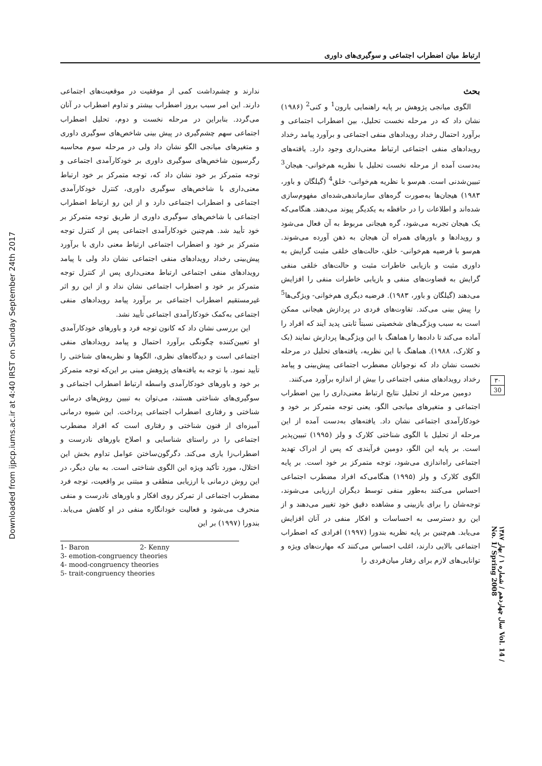ارتباط میان اضطراب اجتماعی و سوگیری‌های داوری
Downloaded from ijpcp.iums.ac.ir at 4:40 IRST on Sunday September 24th 2017
بحث
الگوی میانجی پژوهش بر پایه راهنمایی بارون<sup>1</sup> و کنی<sup>2</sup> (۱۹۸۶) نشان داد که در مرحله نخست تحلیل، بین اضطراب اجتماعی و برآورد احتمال رخداد رویدادهای منفی اجتماعی و برآورد پیامد رخداد رویدادهای منفی اجتماعی ارتباط معنی‌داری وجود دارد. یافته‌های به‌دست آمده از مرحله نخست تحلیل با نظریه هم‌خوانی- هیجان<sup>3</sup> تبیین‌شدنی است. هم‌سو با نظریه هم‌خوانی- خلق<sup>4</sup> (گیلگان و باور، ۱۹۸۳) هیجان‌ها به‌صورت گره‌های سازماندهی‌شده‌ای مفهوم‌سازی شده‌اند و اطلاعات را در حافظه به یکدیگر پیوند می‌دهند. هنگامی‌که یک هیجان تجربه می‌شود، گره هیجانی مربوط به آن فعال می‌شود و رویدادها و باورهای همراه آن هیجان به ذهن آورده می‌شوند. هم‌سو با فرضیه هم‌خوانی- خلق، حالت‌های خلقی مثبت گرایش به داوری مثبت و بازیابی خاطرات مثبت و حالت‌های خلقی منفی گرایش به قضاوت‌های منفی و بازیابی خاطرات منفی را افزایش می‌دهند (گیلگان و باور، ۱۹۸۳). فرضیه دیگری هم‌خوانی- ویژگی‌ها<sup>5</sup> را پیش بینی می‌کند. تفاوت‌های فردی در پردازش هیجانی ممکن است به سبب ویژگی‌های شخصیتی نسبتاً ثابتی پدید آیند که افراد را آماده می‌کند تا داده‌ها را هماهنگ با این ویژگی‌ها پردازش نمایند (بک و کلارک، ۱۹۸۸). هماهنگ با این نظریه، یافته‌های تحلیل در مرحله نخست نشان داد که نوجوانان مضطرب اجتماعی پیش‌بینی و پیامد رخداد رویدادهای منفی اجتماعی را بیش از اندازه برآورد می‌کنند.
دومین مرحله از تحلیل نتایج ارتباط معنی‌داری را بین اضطراب اجتماعی و متغیرهای میانجی الگو، یعنی توجه متمرکز بر خود و خودکارآمدی اجتماعی نشان داد. یافته‌های به‌دست آمده از این مرحله از تحلیل با الگوی شناختی کلارک و ولز (۱۹۹۵) تبیین‌پذیر است. بر پایه این الگو، دومین فرآیندی که پس از ادراک تهدید اجتماعی راه‌اندازی می‌شود، توجه متمرکز بر خود است. بر پایه الگوی کلارک و ولز (۱۹۹۵) هنگامی‌که افراد مضطرب اجتماعی احساس می‌کنند به‌طور منفی توسط دیگران ارزیابی می‌شوند، توجه‌شان را برای بازبینی و مشاهده دقیق خود تغییر می‌دهند و از این رو دسترسی به احساسات و افکار منفی در آنان افزایش می‌یابد. هم‌چنین بر پایه نظریه بندورا (۱۹۹۷) افرادی که اضطراب اجتماعی بالایی دارند، اغلب احساس می‌کنند که مهارت‌های ویژه و توانایی‌های لازم برای رفتار میان‌فردی را
ندارند و چشم‌داشت کمی از موفقیت در موقعیت‌های اجتماعی دارند. این امر سبب بروز اضطراب بیشتر و تداوم اضطراب در آنان می‌گردد. بنابراین در مرحله نخست و دوم، تحلیل اضطراب اجتماعی سهم چشم‌گیری در پیش بینی شاخص‌های سوگیری داوری و متغیرهای میانجی الگو نشان داد ولی در مرحله سوم محاسبه رگرسیون شاخص‌های سوگیری داوری بر خودکارآمدی اجتماعی و توجه متمرکز بر خود نشان داد که، توجه متمرکز بر خود ارتباط معنی‌داری با شاخص‌های سوگیری داوری، کنترل خودکارآمدی اجتماعی و اضطراب اجتماعی دارد و از این رو ارتباط اضطراب اجتماعی با شاخص‌های سوگیری داوری از طریق توجه متمرکز بر خود تأیید شد. هم‌چنین خودکارآمدی اجتماعی پس از کنترل توجه متمرکز بر خود و اضطراب اجتماعی ارتباط معنی داری با برآورد پیش‌بینی رخداد رویدادهای منفی اجتماعی نشان داد ولی با پیامد رویدادهای منفی اجتماعی ارتباط معنی‌داری پس از کنترل توجه متمرکز بر خود و اضطراب اجتماعی نشان نداد و از این رو اثر غیرمستقیم اضطراب اجتماعی بر برآورد پیامد رویدادهای منفی اجتماعی به‌کمک خودکارآمدی اجتماعی تأیید نشد.
این بررسی نشان داد که کانون توجه فرد و باورهای خودکارآمدی او تعیین‌کننده چگونگی برآورد احتمال و پیامد رویدادهای منفی اجتماعی است و دیدگاه‌های نظری، الگوها و نظریه‌های شناختی را تأیید نمود. با توجه به یافته‌های پژوهش مبنی بر این‌که توجه متمرکز بر خود و باورهای خودکارآمدی واسطه ارتباط اضطراب اجتماعی و سوگیری‌های شناختی هستند، می‌توان به تبیین روش‌های درمانی شناختی و رفتاری اضطراب اجتماعی پرداخت. این شیوه درمانی آمیزه‌ای از فنون شناختی و رفتاری است که افراد مضطرب اجتماعی را در راستای شناسایی و اصلاح باورهای نادرست و اضطراب‌زا یاری می‌کند. دگرگون‌ساختن عوامل تداوم بخش این اختلال، مورد تأکید ویژه این الگوی شناختی است. به بیان دیگر، در این روش درمانی با ارزیابی منطقی و مبتنی بر واقعیت، توجه فرد مضطرب اجتماعی از تمرکز روی افکار و باورهای نادرست و منفی منحرف می‌شود و فعالیت خودانگاره منفی در او کاهش می‌یابد. بندورا (۱۹۹۷) بر این
1- Baron 2- Kenny
3- emotion-congruency theories
4- mood-congruency theories
5- trait-congruency theories
۳۰
30
سال چهاردهم / شماره ۱ / بهار ۱۳۸۷ Vol. 14 / No. 1/ Spring 2008